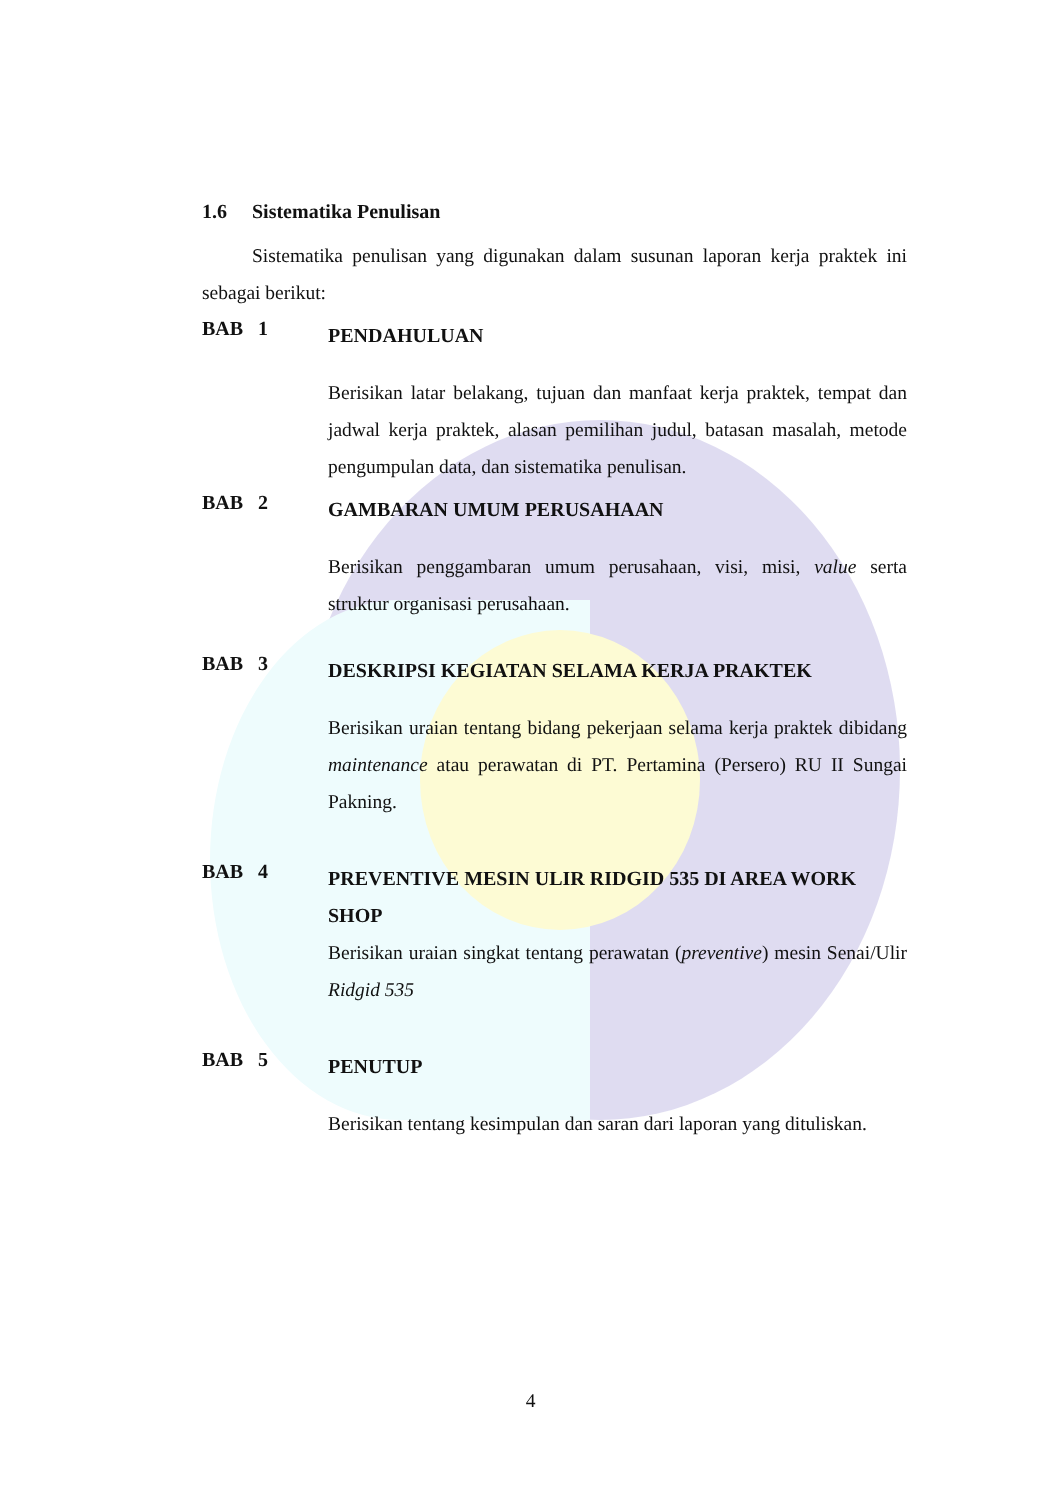1.6 Sistematika Penulisan
Sistematika penulisan yang digunakan dalam susunan laporan kerja praktek ini sebagai berikut:
BAB 1
PENDAHULUAN
Berisikan latar belakang, tujuan dan manfaat kerja praktek, tempat dan jadwal kerja praktek, alasan pemilihan judul, batasan masalah, metode pengumpulan data, dan sistematika penulisan.
BAB 2
GAMBARAN UMUM PERUSAHAAN
Berisikan penggambaran umum perusahaan, visi, misi, value serta struktur organisasi perusahaan.
BAB 3
DESKRIPSI KEGIATAN SELAMA KERJA PRAKTEK
Berisikan uraian tentang bidang pekerjaan selama kerja praktek dibidang maintenance atau perawatan di PT. Pertamina (Persero) RU II Sungai Pakning.
BAB 4
PREVENTIVE MESIN ULIR RIDGID 535 DI AREA WORK SHOP
Berisikan uraian singkat tentang perawatan (preventive) mesin Senai/Ulir Ridgid 535
BAB 5
PENUTUP
Berisikan tentang kesimpulan dan saran dari laporan yang dituliskan.
4